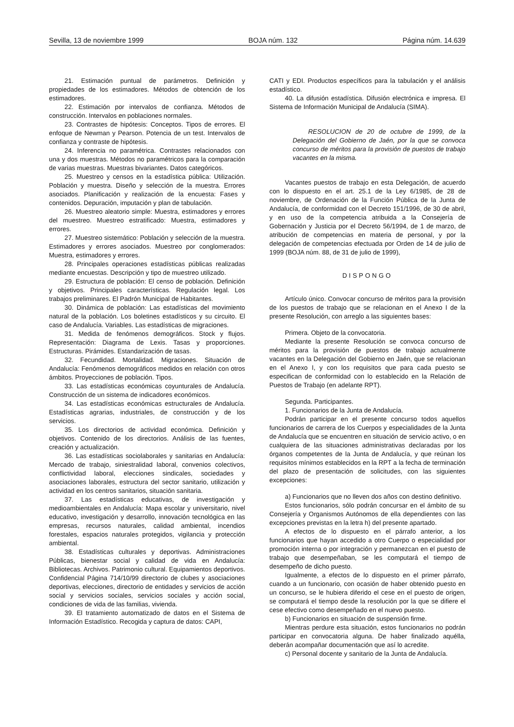Sevilla, 13 de noviembre 1999 BOJA núm. 132 Página núm. 14.639
21. Estimación puntual de parámetros. Definición y propiedades de los estimadores. Métodos de obtención de los estimadores.
22. Estimación por intervalos de confianza. Métodos de construcción. Intervalos en poblaciones normales.
23. Contrastes de hipótesis: Conceptos. Tipos de errores. El enfoque de Newman y Pearson. Potencia de un test. Intervalos de confianza y contraste de hipótesis.
24. Inferencia no paramétrica. Contrastes relacionados con una y dos muestras. Métodos no paramétricos para la comparación de varias muestras. Muestras bivariantes. Datos categóricos.
25. Muestreo y censos en la estadística pública: Utilización. Población y muestra. Diseño y selección de la muestra. Errores asociados. Planificación y realización de la encuesta: Fases y contenidos. Depuración, imputación y plan de tabulación.
26. Muestreo aleatorio simple: Muestra, estimadores y errores del muestreo. Muestreo estratificado: Muestra, estimadores y errores.
27. Muestreo sistemático: Población y selección de la muestra. Estimadores y errores asociados. Muestreo por conglomerados: Muestra, estimadores y errores.
28. Principales operaciones estadísticas públicas realizadas mediante encuestas. Descripción y tipo de muestreo utilizado.
29. Estructura de población: El censo de población. Definición y objetivos. Principales características. Regulación legal. Los trabajos preliminares. El Padrón Municipal de Habitantes.
30. Dinámica de población: Las estadísticas del movimiento natural de la población. Los boletines estadísticos y su circuito. El caso de Andalucía. Variables. Las estadísticas de migraciones.
31. Medida de fenómenos demográficos. Stock y flujos. Representación: Diagrama de Lexis. Tasas y proporciones. Estructuras. Pirámides. Estandarización de tasas.
32. Fecundidad. Mortalidad. Migraciones. Situación de Andalucía: Fenómenos demográficos medidos en relación con otros ámbitos. Proyecciones de población. Tipos.
33. Las estadísticas económicas coyunturales de Andalucía. Construcción de un sistema de indicadores económicos.
34. Las estadísticas económicas estructurales de Andalucía. Estadísticas agrarias, industriales, de construcción y de los servicios.
35. Los directorios de actividad económica. Definición y objetivos. Contenido de los directorios. Análisis de las fuentes, creación y actualización.
36. Las estadísticas sociolaborales y sanitarias en Andalucía: Mercado de trabajo, siniestralidad laboral, convenios colectivos, conflictividad laboral, elecciones sindicales, sociedades y asociaciones laborales, estructura del sector sanitario, utilización y actividad en los centros sanitarios, situación sanitaria.
37. Las estadísticas educativas, de investigación y medioambientales en Andalucía: Mapa escolar y universitario, nivel educativo, investigación y desarrollo, innovación tecnológica en las empresas, recursos naturales, calidad ambiental, incendios forestales, espacios naturales protegidos, vigilancia y protección ambiental.
38. Estadísticas culturales y deportivas. Administraciones Públicas, bienestar social y calidad de vida en Andalucía: Bibliotecas. Archivos. Patrimonio cultural. Equipamientos deportivos. Confidencial Página 714/10/99 directorio de clubes y asociaciones deportivas, elecciones, directorio de entidades y servicios de acción social y servicios sociales, servicios sociales y acción social, condiciones de vida de las familias, vivienda.
39. El tratamiento automatizado de datos en el Sistema de Información Estadístico. Recogida y captura de datos: CAPI,
CATI y EDI. Productos específicos para la tabulación y el análisis estadístico.
40. La difusión estadística. Difusión electrónica e impresa. El Sistema de Información Municipal de Andalucía (SIMA).
RESOLUCION de 20 de octubre de 1999, de la Delegación del Gobierno de Jaén, por la que se convoca concurso de méritos para la provisión de puestos de trabajo vacantes en la misma.
Vacantes puestos de trabajo en esta Delegación, de acuerdo con lo dispuesto en el art. 25.1 de la Ley 6/1985, de 28 de noviembre, de Ordenación de la Función Pública de la Junta de Andalucía, de conformidad con el Decreto 151/1996, de 30 de abril, y en uso de la competencia atribuida a la Consejería de Gobernación y Justicia por el Decreto 56/1994, de 1 de marzo, de atribución de competencias en materia de personal, y por la delegación de competencias efectuada por Orden de 14 de julio de 1999 (BOJA núm. 88, de 31 de julio de 1999),
DISPONGO
Artículo único. Convocar concurso de méritos para la provisión de los puestos de trabajo que se relacionan en el Anexo I de la presente Resolución, con arreglo a las siguientes bases:
Primera. Objeto de la convocatoria.
Mediante la presente Resolución se convoca concurso de méritos para la provisión de puestos de trabajo actualmente vacantes en la Delegación del Gobierno en Jaén, que se relacionan en el Anexo I, y con los requisitos que para cada puesto se especifican de conformidad con lo establecido en la Relación de Puestos de Trabajo (en adelante RPT).
Segunda. Participantes.
1. Funcionarios de la Junta de Andalucía.
Podrán participar en el presente concurso todos aquellos funcionarios de carrera de los Cuerpos y especialidades de la Junta de Andalucía que se encuentren en situación de servicio activo, o en cualquiera de las situaciones administrativas declaradas por los órganos competentes de la Junta de Andalucía, y que reúnan los requisitos mínimos establecidos en la RPT a la fecha de terminación del plazo de presentación de solicitudes, con las siguientes excepciones:
a) Funcionarios que no lleven dos años con destino definitivo.
Estos funcionarios, sólo podrán concursar en el ámbito de su Consejería y Organismos Autónomos de ella dependientes con las excepciones previstas en la letra h) del presente apartado.
A efectos de lo dispuesto en el párrafo anterior, a los funcionarios que hayan accedido a otro Cuerpo o especialidad por promoción interna o por integración y permanezcan en el puesto de trabajo que desempeñaban, se les computará el tiempo de desempeño de dicho puesto.
Igualmente, a efectos de lo dispuesto en el primer párrafo, cuando a un funcionario, con ocasión de haber obtenido puesto en un concurso, se le hubiera diferido el cese en el puesto de origen, se computará el tiempo desde la resolución por la que se difiere el cese efectivo como desempeñado en el nuevo puesto.
b) Funcionarios en situación de suspensión firme.
Mientras perdure esta situación, estos funcionarios no podrán participar en convocatoria alguna. De haber finalizado aquélla, deberán acompañar documentación que así lo acredite.
c) Personal docente y sanitario de la Junta de Andalucía.